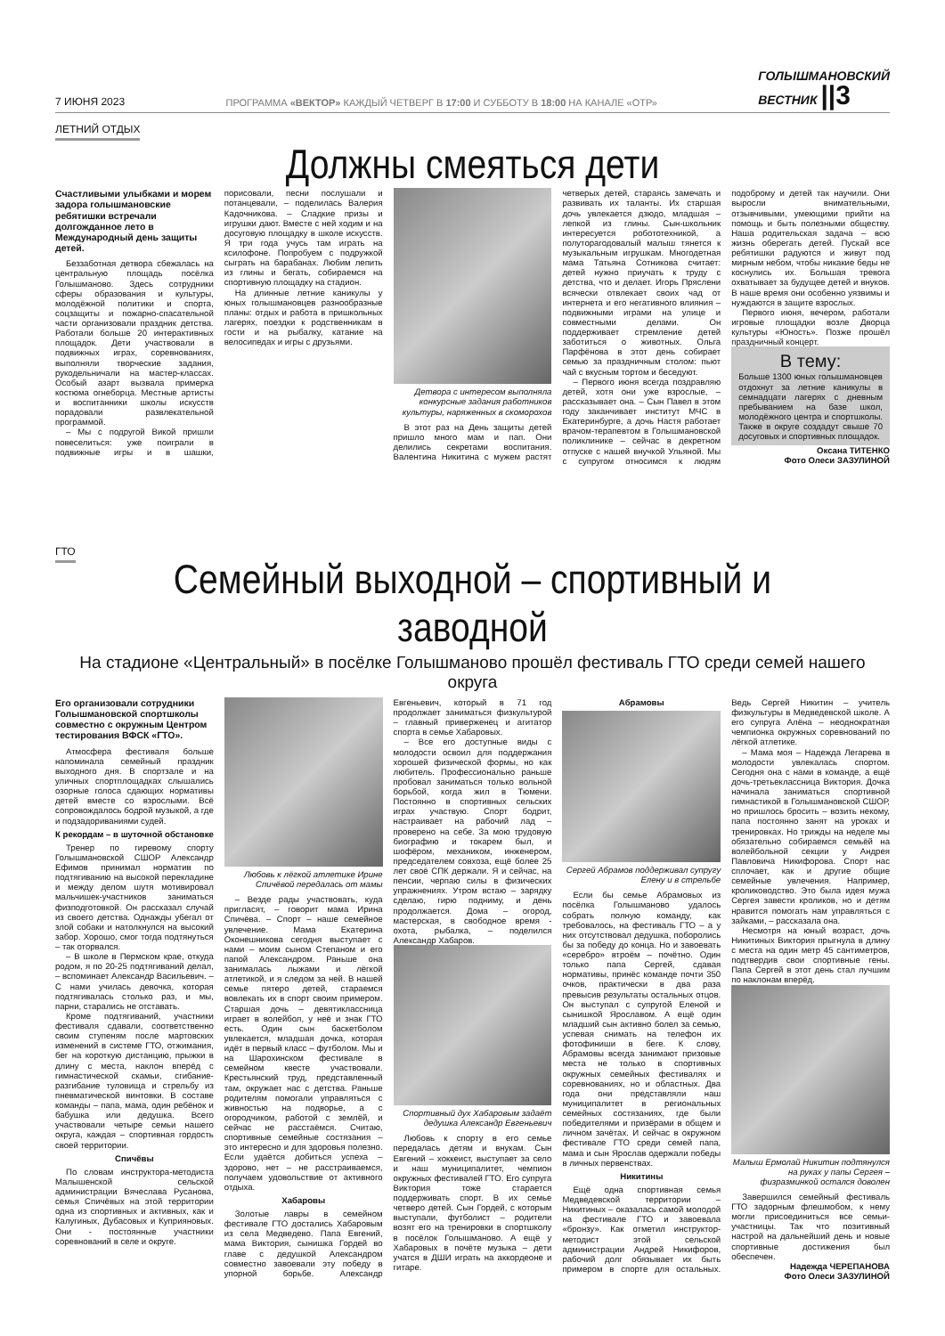7 ИЮНЯ 2023 ПРОГРАММА «ВЕКТОР» КАЖДЫЙ ЧЕТВЕРГ В 17:00 И СУББОТУ В 18:00 НА КАНАЛЕ «ОТР» ГОЛЫШМАНОВСКИЙ
ВЕСТНИК ||3
ЛЕТНИЙ ОТДЫХ
Должны смеяться дети
Счастливыми улыбками и морем задора голышмановские ребятишки встречали долгожданное лето в Международный день защиты детей.
Беззаботная детвора сбежалась на центральную площадь посёлка Голышманово. Здесь сотрудники сферы образования и культуры, молодёжной политики и спорта, соцзащиты и пожарно-спасательной части организовали праздник детства. Работали больше 20 интерактивных площадок. Дети участвовали в подвижных играх, соревнованиях, выполняли творческие задания, рукодельничали на мастер-классах. Особый азарт вызвала примерка костюма огнеборца. Местные артисты и воспитанники школы искусств порадовали развлекательной программой.
– Мы с подругой Викой пришли повеселиться: уже поиграли в подвижные игры и в шашки, порисовали, песни послушали и потанцевали, – поделилась Валерия Кадочникова. – Сладкие призы и игрушки дают. Вместе с ней ходим и на досуговую площадку в школе искусств. Я три года учусь там играть на ксилофоне. Попробуем с подружкой сыграть на барабанах. Любим лепить из глины и бегать, собираемся на спортивную площадку на стадион.
На длинные летние каникулы у юных голышмановцев разнообразные планы: отдых и работа в пришкольных лагерях, поездки к родственникам в гости и на рыбалку, катание на велосипедах и игры с друзьями.
Детвора с интересом выполняла конкурсные задания работников культуры, наряженных в скоморохов
В этот раз на День защиты детей пришло много мам и пап. Они делились секретами воспитания. Валентина Никитина с мужем растят четверых детей, стараясь замечать и развивать их таланты. Их старшая дочь увлекается дзюдо, младшая – лепкой из глины. Сын-школьник интересуется робототехникой, а полуторагодовалый малыш тянется к музыкальным игрушкам. Многодетная мама Татьяна Сотникова считает: детей нужно приучать к труду с детства, что и делает. Игорь Пряслени всячески отвлекает своих чад от интернета и его негативного влияния – подвижными играми на улице и совместными делами. Он поддерживает стремление детей заботиться о животных. Ольга Парфёнова в этот день собирает семью за праздничным столом: пьют чай с вкусным тортом и беседуют.
– Первого июня всегда поздравляю детей, хотя они уже взрослые, – рассказывает она. – Сын Павел в этом году заканчивает институт МЧС в Екатеринбурге, а дочь Настя работает врачом-терапевтом в Голышмановской поликлинике – сейчас в декретном отпуске с нашей внучкой Ульяной. Мы с супругом относимся к людям подоброму и детей так научили. Они выросли внимательными, отзывчивыми, умеющими прийти на помощь и быть полезными обществу. Наша родительская задача – всю жизнь оберегать детей. Пускай все ребятишки радуются и живут под мирным небом, чтобы никакие беды не коснулись их. Большая тревога охватывает за будущее детей и внуков. В наше время они особенно уязвимы и нуждаются в защите взрослых.
Первого июня, вечером, работали игровые площадки возле Дворца культуры «Юность». Позже прошёл праздничный концерт.
В тему:
Больше 1300 юных голышмановцев отдохнут за летние каникулы в семнадцати лагерях с дневным пребыванием на базе школ, молодёжного центра и спортшколы. Также в округе создадут свыше 70 досуговых и спортивных площадок.
Оксана ТИТЕНКО
Фото Олеси ЗАЗУЛИНОЙ
ГТО
Семейный выходной – спортивный и заводной
На стадионе «Центральный» в посёлке Голышманово прошёл фестиваль ГТО среди семей нашего округа
Его организовали сотрудники Голышмановской спортшколы совместно с окружным Центром тестирования ВФСК «ГТО».
Атмосфера фестиваля больше напоминала семейный праздник выходного дня. В спортзале и на уличных спортплощадках слышались озорные голоса сдающих нормативы детей вместе со взрослыми. Всё сопровождалось бодрой музыкой, а где и подзадориваниями судей.
К рекордам – в шуточной обстановке
Тренер по гиревому спорту Голышмановской СШОР Александр Ефимов принимал норматив по подтягиванию на высокой перекладине и между делом шутя мотивировал мальчишек-участников заниматься физподготовкой. Он рассказал случай из своего детства. Однажды убегал от злой собаки и натолкнулся на высокий забор. Хорошо, смог тогда подтянуться – так оторвался.
– В школе в Пермском крае, откуда родом, я по 20-25 подтягиваний делал, – вспоминает Александр Васильевич. – С нами училась девочка, которая подтягивалась столько раз, и мы, парни, старались не отставать.
Кроме подтягиваний, участники фестиваля сдавали, соответственно своим ступеням после мартовских изменений в системе ГТО, отжимания, бег на короткую дистанцию, прыжки в длину с места, наклон вперёд с гимнастической скамьи, сгибание-разгибание туловища и стрельбу из пневматической винтовки. В составе команды – папа, мама, один ребёнок и бабушка или дедушка. Всего участвовали четыре семьи нашего округа, каждая – спортивная гордость своей территории.
Спичёвы
По словам инструктора-методиста Малышенской сельской администрации Вячеслава Русанова, семья Спичёвых на этой территории одна из спортивных и активных, как и Калугиных, Дубасовых и Куприяновых. Они - постоянные участники соревнований в селе и округе.
Любовь к лёгкой атлетике Ирине Спичёвой передалась от мамы
– Везде рады участвовать, куда пригласят, – говорит мама Ирина Спичёва. – Спорт – наше семейное увлечение. Мама Екатерина Оконешникова сегодня выступает с нами – моим сыном Степаном и его папой Александром. Раньше она занималась лыжами и лёгкой атлетикой, и я следом за ней. В нашей семье пятеро детей, стараемся вовлекать их в спорт своим примером. Старшая дочь – девятиклассница играет в волейбол, у неё и знак ГТО есть. Один сын баскетболом увлекается, младшая дочка, которая идёт в первый класс – футболом. Мы и на Шарохинском фестивале в семейном квесте участвовали. Крестьянский труд, представленный там, окружает нас с детства. Раньше родителям помогали управляться с живностью на подворье, а с огородчиком, работой с землёй, и сейчас не расстаёмся. Считаю, спортивные семейные состязания – это интересно и для здоровья полезно. Если удаётся добиться успеха – здорово, нет – не расстраиваемся, получаем удовольствие от активного отдыха.
Хабаровы
Золотые лавры в семейном фестивале ГТО достались Хабаровым из села Медведево. Папа Евгений, мама Виктория, сынишка Гордей во главе с дедушкой Александром совместно завоевали эту победу в упорной борьбе. Александр Евгеньевич, который в 71 год продолжает заниматься физкультурой – главный приверженец и агитатор спорта в семье Хабаровых.
– Все его доступные виды с молодости освоил для поддержания хорошей физической формы, но как любитель. Профессионально раньше пробовал заниматься только вольной борьбой, когда жил в Тюмени. Постоянно в спортивных сельских играх участвую. Спорт бодрит, настраивает на рабочий лад – проверено на себе. За мою трудовую биографию и токарем был, и шофёром, механиком, инженером, председателем совхоза, ещё более 25 лет своё СПК держали. Я и сейчас, на пенсии, черпаю силы в физических упражнениях. Утром встаю – зарядку сделаю, гирю подниму, и день продолжается. Дома – огород, мастерская, в свободное время - охота, рыбалка, – поделился Александр Хабаров.
Спортивный дух Хабаровым задаёт дедушка Александр Евгеньевич
Любовь к спорту в его семье передалась детям и внукам. Сын Евгений – хоккеист, выступает за село и наш муниципалитет, чемпион окружных фестивалей ГТО. Его супруга Виктория тоже старается поддерживать спорт. В их семье четверо детей. Сын Гордей, с которым выступали, футболист – родители возят его на тренировки в спортшколу в посёлок Голышманово. А ещё у Хабаровых в почёте музыка – дети учатся в ДШИ играть на аккордеоне и гитаре.
Абрамовы
Сергей Абрамов поддерживал супругу Елену и в стрельбе
Если бы семье Абрамовых из посёлка Голышманово удалось собрать полную команду, как требовалось, на фестиваль ГТО – а у них отсутствовал дедушка, поборолись бы за победу до конца. Но и завоевать «серебро» втроём – почётно. Один только папа Сергей, сдавая нормативы, принёс команде почти 350 очков, практически в два раза превысив результаты остальных отцов. Он выступал с супругой Еленой и сынишкой Ярославом. А ещё один младший сын активно болел за семью, успевая снимать на телефон их фотофиниши в беге. К слову, Абрамовы всегда занимают призовые места не только в спортивных окружных семейных фестивалях и соревнованиях, но и областных. Два года они представляли наш муниципалитет в региональных семейных состязаниях, где были победителями и призёрами в общем и личном зачётах. И сейчас в окружном фестивале ГТО среди семей папа, мама и сын Ярослав одержали победы в личных первенствах.
Никитины
Ещё одна спортивная семья Медведевской территории – Никитиных – оказалась самой молодой на фестивале ГТО и завоевала «бронзу». Как отметил инструктор-методист этой сельской администрации Андрей Никифоров, рабочий долг обязывает их быть примером в спорте для остальных. Ведь Сергей Никитин – учитель физкультуры в Медведевской школе. А его супруга Алёна – неоднократная чемпионка окружных соревнований по лёгкой атлетике.
– Мама моя – Надежда Легарева в молодости увлекалась спортом. Сегодня она с нами в команде, а ещё дочь-третьеклассница Виктория. Дочка начинала заниматься спортивной гимнастикой в Голышмановской СШОР, но пришлось бросить – возить некому, папа постоянно занят на уроках и тренировках. Но трижды на неделе мы обязательно собираемся семьёй на волейбольной секции у Андрея Павловича Никифорова. Спорт нас сплочает, как и другие общие семейные увлечения. Например, кролиководство. Это была идея мужа Сергея завести кроликов, но и детям нравится помогать нам управляться с зайками, – рассказала она.
Несмотря на юный возраст, дочь Никитиных Виктория прыгнула в длину с места на один метр 45 сантиметров, подтвердив свои спортивные гены. Папа Сергей в этот день стал лучшим по наклонам вперёд.
Малыш Ермолай Никитин подтянулся на руках у папы Сергея – физразминкой остался доволен
Завершился семейный фестиваль ГТО задорным флешмобом, к нему могли присоединиться все семьи-участницы. Так что позитивный настрой на дальнейший день и новые спортивные достижения был обеспечен.
Надежда ЧЕРЕПАНОВА
Фото Олеси ЗАЗУЛИНОЙ